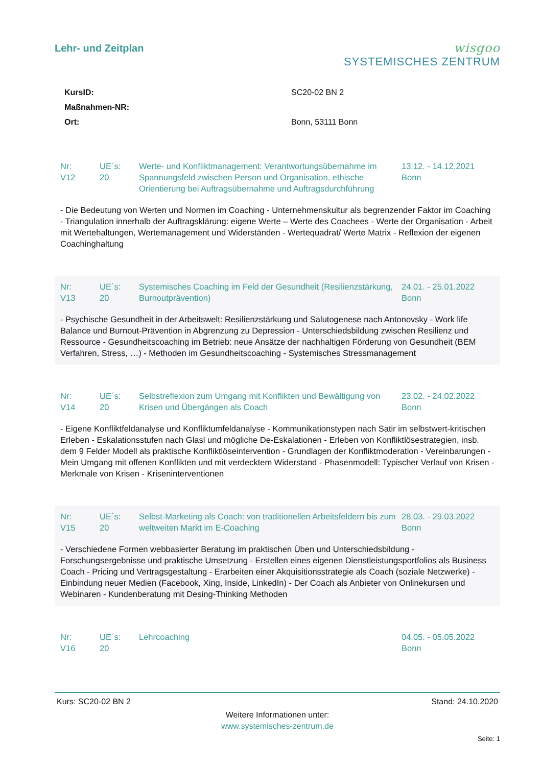Lehr- und Zeitplan
wisgoo
SYSTEMISCHES ZENTRUM
| KursID: | SC20-02 BN 2 |
| Maßnahmen-NR: | |
| Ort: | Bonn, 53111 Bonn |
Nr:
V12
UE´s:
20
Werte- und Konfliktmanagement: Verantwortungsübernahme im Spannungsfeld zwischen Person und Organisation, ethische Orientierung bei Auftragsübernahme und Auftragsdurchführung
13.12. - 14.12.2021
Bonn
- Die Bedeutung von Werten und Normen im Coaching - Unternehmenskultur als begrenzender Faktor im Coaching - Triangulation innerhalb der Auftragsklärung: eigene Werte – Werte des Coachees - Werte der Organisation - Arbeit mit Wertehaltungen, Wertemanagement und Widerständen - Wertequadrat/ Werte Matrix - Reflexion der eigenen Coachinghaltung
Nr:
V13
UE´s:
20
Systemisches Coaching im Feld der Gesundheit (Resilienzstärkung, Burnoutprävention)
24.01. - 25.01.2022
Bonn
- Psychische Gesundheit in der Arbeitswelt: Resilienzstärkung und Salutogenese nach Antonovsky - Work life Balance und Burnout-Prävention in Abgrenzung zu Depression - Unterschiedsbildung zwischen Resilienz und Ressource - Gesundheitscoaching im Betrieb: neue Ansätze der nachhaltigen Förderung von Gesundheit (BEM Verfahren, Stress, …) - Methoden im Gesundheitscoaching - Systemisches Stressmanagement
Nr:
V14
UE´s:
20
Selbstreflexion zum Umgang mit Konflikten und Bewältigung von Krisen und Übergängen als Coach
23.02. - 24.02.2022
Bonn
- Eigene Konfliktfeldanalyse und Konfliktumfeldanalyse - Kommunikationstypen nach Satir im selbstwert-kritischen Erleben - Eskalationsstufen nach Glasl und mögliche De-Eskalationen - Erleben von Konfliktlösestrategien, insb. dem 9 Felder Modell als praktische Konfliktlöseintervention - Grundlagen der Konfliktmoderation - Vereinbarungen - Mein Umgang mit offenen Konflikten und mit verdecktem Widerstand - Phasenmodell: Typischer Verlauf von Krisen - Merkmale von Krisen - Kriseninterventionen
Nr:
V15
UE´s:
20
Selbst-Marketing als Coach: von traditionellen Arbeitsfeldern bis zum weltweiten Markt im E-Coaching
28.03. - 29.03.2022
Bonn
- Verschiedene Formen webbasierter Beratung im praktischen Üben und Unterschiedsbildung - Forschungsergebnisse und praktische Umsetzung - Erstellen eines eigenen Dienstleistungsportfolios als Business Coach - Pricing und Vertragsgestaltung - Erarbeiten einer Akquisitionsstrategie als Coach (soziale Netzwerke) - Einbindung neuer Medien (Facebook, Xing, Inside, LinkedIn) - Der Coach als Anbieter von Onlinekursen und Webinaren - Kundenberatung mit Desing-Thinking Methoden
Nr:
V16
UE´s:
20
Lehrcoaching 04.05. - 05.05.2022
Bonn
Kurs: SC20-02 BN 2 Stand: 24.10.2020
Weitere Informationen unter:
www.systemisches-zentrum.de
Seite: 1